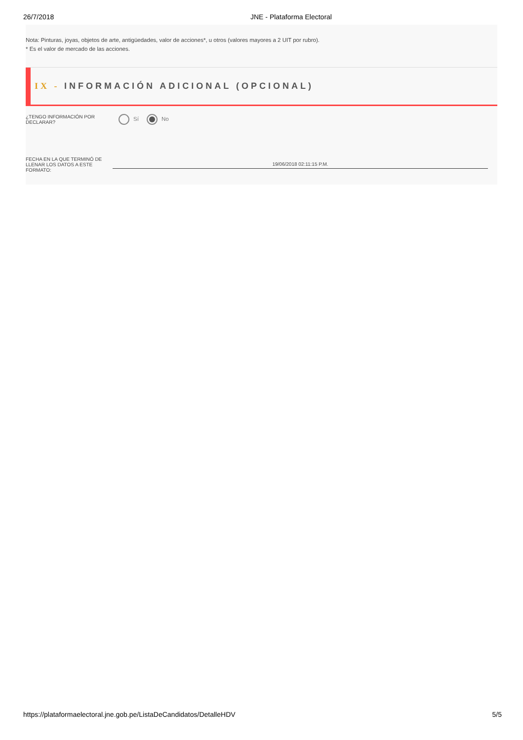26/7/2018 JNE - Plataforma Electoral
Nota: Pinturas, joyas, objetos de arte, antigüedades, valor de acciones*, u otros (valores mayores a 2 UIT por rubro).
* Es el valor de mercado de las acciones.
IX - INFORMACIÓN ADICIONAL (OPCIONAL)
¿TENGO INFORMACIÓN POR DECLARAR?
Sí No
FECHA EN LA QUE TERMINÓ DE LLENAR LOS DATOS A ESTE FORMATO:
19/06/2018 02:11:15 P.M.
https://plataformaelectoral.jne.gob.pe/ListaDeCandidatos/DetalleHDV 5/5